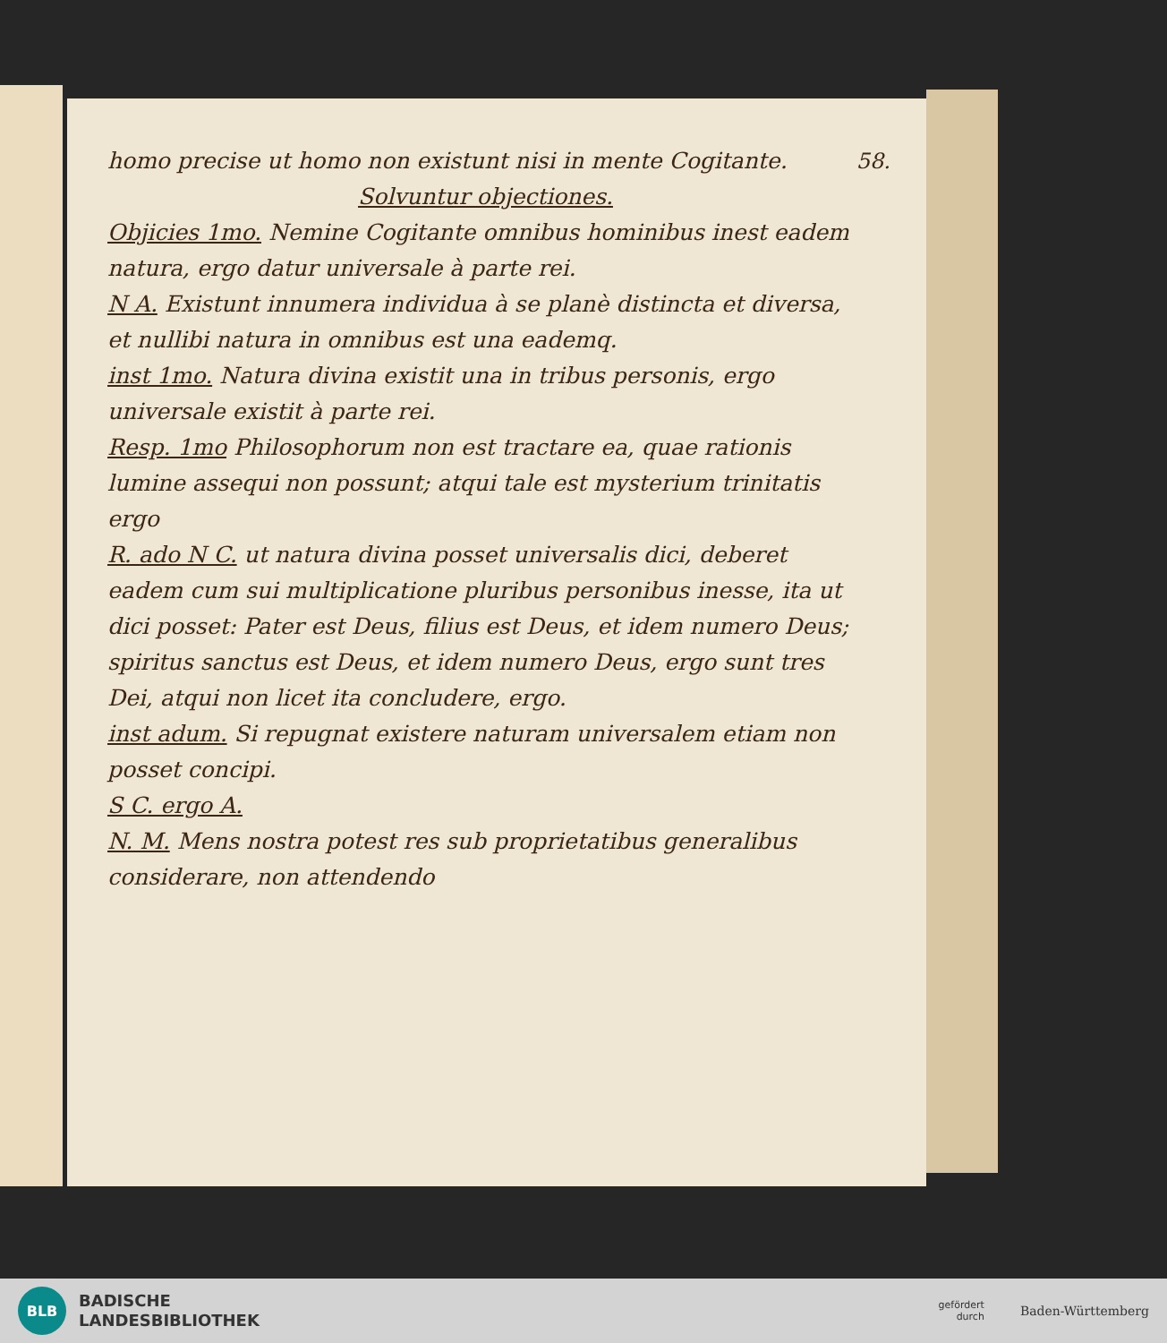58.
homo precise ut homo non existunt nisi in mente Cogitante.
Solvuntur objectiones.
Objicies 1mo. Nemine Cogitante omnibus hominibus inest eadem natura, ergo datur universale à parte rei.
N A. Existunt innumera individua à se planè distincta et diversa, et nullibi natura in omnibus est una eademq.
inst 1mo. Natura divina existit una in tribus personis, ergo universale existit à parte rei.
Resp. 1mo Philosophorum non est tractare ea, quae rationis lumine assequi non possunt; atqui tale est mysterium trinitatis ergo
R. ado N C. ut natura divina posset universalis dici, deberet eadem cum sui multiplicatione pluribus personibus inesse, ita ut dici posset: Pater est Deus, filius est Deus, et idem numero Deus; spiritus sanctus est Deus, et idem numero Deus, ergo sunt tres Dei, atqui non licet ita concludere, ergo.
inst adum. Si repugnat existere naturam universalem etiam non posset concipi.
S C. ergo A.
N. M. Mens nostra potest res sub proprietatibus generalibus considerare, non attendendo
BLB
BADISCHE
LANDESBIBLIOTHEK
gefördert
durch
Baden-Württemberg